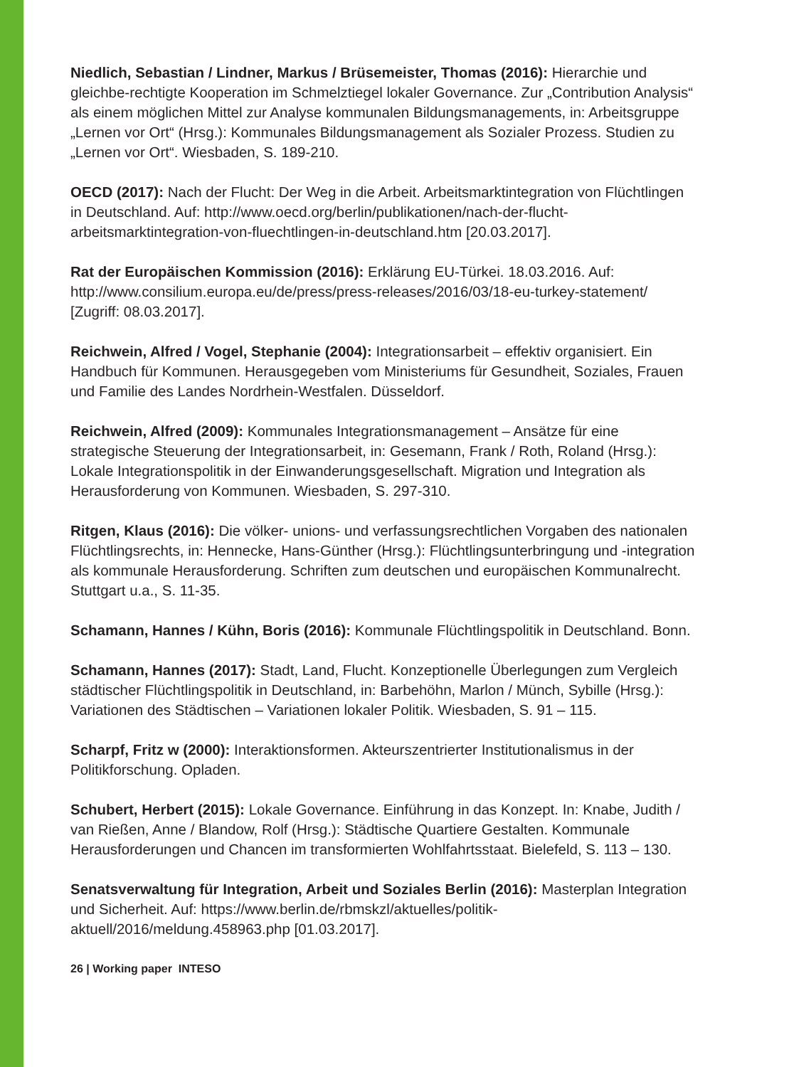Niedlich, Sebastian / Lindner, Markus / Brüsemeister, Thomas (2016): Hierarchie und gleichbe-rechtigte Kooperation im Schmelztiegel lokaler Governance. Zur „Contribution Analysis“ als einem möglichen Mittel zur Analyse kommunalen Bildungsmanagements, in: Arbeitsgruppe „Lernen vor Ort“ (Hrsg.): Kommunales Bildungsmanagement als Sozialer Prozess. Studien zu „Lernen vor Ort“. Wiesbaden, S. 189-210.
OECD (2017): Nach der Flucht: Der Weg in die Arbeit. Arbeitsmarktintegration von Flüchtlingen in Deutschland. Auf: http://www.oecd.org/berlin/publikationen/nach-der-flucht-arbeitsmarktintegration-von-fluechtlingen-in-deutschland.htm [20.03.2017].
Rat der Europäischen Kommission (2016): Erklärung EU-Türkei. 18.03.2016. Auf: http://www.consilium.europa.eu/de/press/press-releases/2016/03/18-eu-turkey-statement/ [Zugriff: 08.03.2017].
Reichwein, Alfred / Vogel, Stephanie (2004): Integrationsarbeit – effektiv organisiert. Ein Handbuch für Kommunen. Herausgegeben vom Ministeriums für Gesundheit, Soziales, Frauen und Familie des Landes Nordrhein-Westfalen. Düsseldorf.
Reichwein, Alfred (2009): Kommunales Integrationsmanagement – Ansätze für eine strategische Steuerung der Integrationsarbeit, in: Gesemann, Frank / Roth, Roland (Hrsg.): Lokale Integrationspolitik in der Einwanderungsgesellschaft. Migration und Integration als Herausforderung von Kommunen. Wiesbaden, S. 297-310.
Ritgen, Klaus (2016): Die völker- unions- und verfassungsrechtlichen Vorgaben des nationalen Flüchtlingsrechts, in: Hennecke, Hans-Günther (Hrsg.): Flüchtlingsunterbringung und -integration als kommunale Herausforderung. Schriften zum deutschen und europäischen Kommunalrecht. Stuttgart u.a., S. 11-35.
Schamann, Hannes / Kühn, Boris (2016): Kommunale Flüchtlingspolitik in Deutschland. Bonn.
Schamann, Hannes (2017): Stadt, Land, Flucht. Konzeptionelle Überlegungen zum Vergleich städtischer Flüchtlingspolitik in Deutschland, in: Barbehöhn, Marlon / Münch, Sybille (Hrsg.): Variationen des Städtischen – Variationen lokaler Politik. Wiesbaden, S. 91 – 115.
Scharpf, Fritz w (2000): Interaktionsformen. Akteurszentrierter Institutionalismus in der Politikforschung. Opladen.
Schubert, Herbert (2015): Lokale Governance. Einführung in das Konzept. In: Knabe, Judith / van Rießen, Anne / Blandow, Rolf (Hrsg.): Städtische Quartiere Gestalten. Kommunale Herausforderungen und Chancen im transformierten Wohlfahrtsstaat. Bielefeld, S. 113 – 130.
Senatsverwaltung für Integration, Arbeit und Soziales Berlin (2016): Masterplan Integration und Sicherheit. Auf: https://www.berlin.de/rbmskzl/aktuelles/politik-aktuell/2016/meldung.458963.php [01.03.2017].
26 | Working paper INTESO